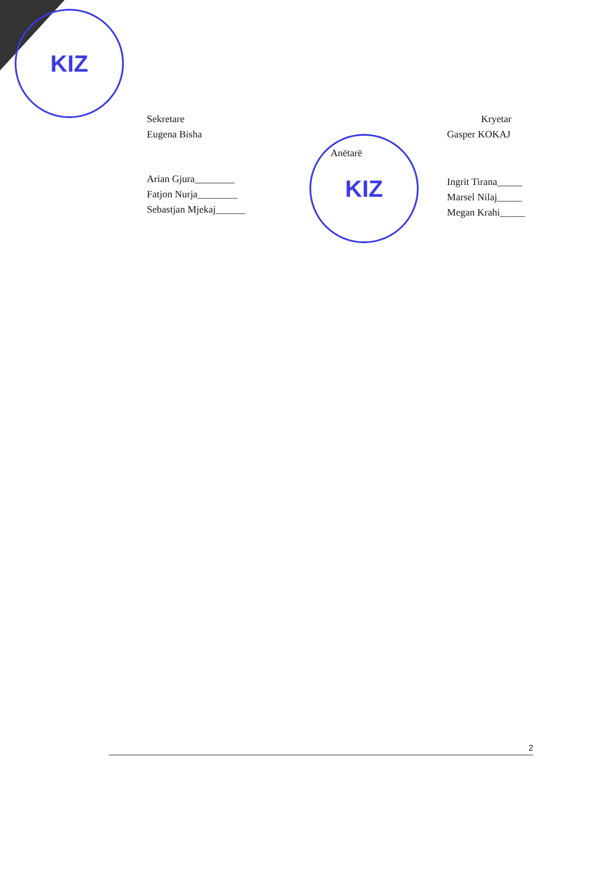KIZ
KIZ
Sekretare
Eugena Bisha
Arian Gjura________
Fatjon Nurja________
Sebastjan Mjekaj______
Anëtarë
Kryetar
Gasper KOKAJ
Ingrit Tirana_____
Marsel Nilaj_____
Megan Krahi_____
2